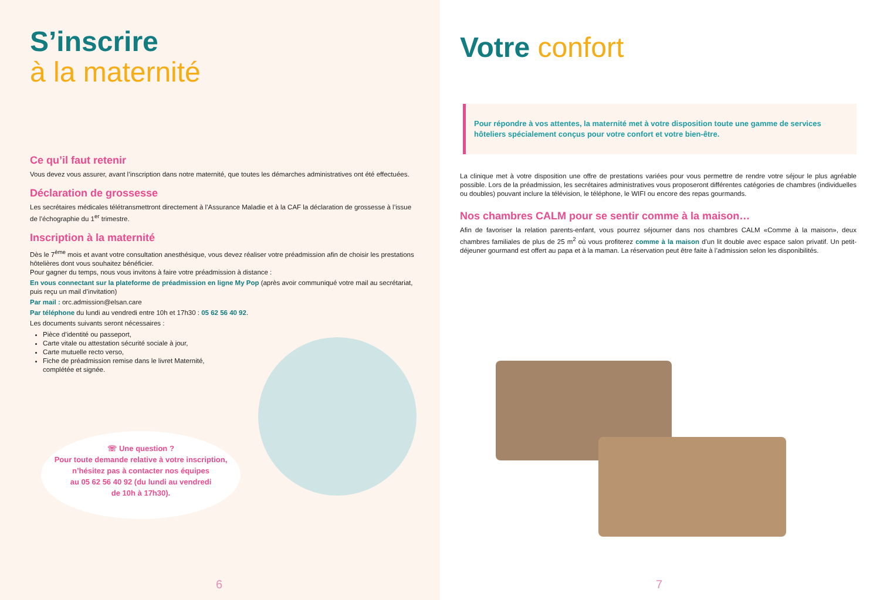S’inscrire
à la maternité
Ce qu’il faut retenir
Vous devez vous assurer, avant l’inscription dans notre maternité, que toutes les démarches administratives ont été effectuées.
Déclaration de grossesse
Les secrétaires médicales télétransmettront directement à l’Assurance Maladie et à la CAF la déclaration de grossesse à l’issue de l’échographie du 1<sup>er</sup> trimestre.
Inscription à la maternité
Dès le 7<sup>ème</sup> mois et avant votre consultation anesthésique, vous devez réaliser votre préadmission afin de choisir les prestations hôtelières dont vous souhaitez bénéficier.
Pour gagner du temps, nous vous invitons à faire votre préadmission à distance :
En vous connectant sur la plateforme de préadmission en ligne My Pop (après avoir communiqué votre mail au secrétariat, puis reçu un mail d’invitation)
Par mail : orc.admission@elsan.care
Par téléphone du lundi au vendredi entre 10h et 17h30 : 05 62 56 40 92.
Les documents suivants seront nécessaires :
Pièce d’identité ou passeport,
Carte vitale ou attestation sécurité sociale à jour,
Carte mutuelle recto verso,
Fiche de préadmission remise dans le livret Maternité,
complétée et signée.
☏ Une question ?
Pour toute demande relative à votre inscription,
n’hésitez pas à contacter nos équipes
au 05 62 56 40 92 (du lundi au vendredi
de 10h à 17h30).
6
Votre confort
Pour répondre à vos attentes, la maternité met à votre disposition toute une gamme de services hôteliers spécialement conçus pour votre confort et votre bien-être.
La clinique met à votre disposition une offre de prestations variées pour vous permettre de rendre votre séjour le plus agréable possible. Lors de la préadmission, les secrétaires administratives vous proposeront différentes catégories de chambres (individuelles ou doubles) pouvant inclure la télévision, le téléphone, le WIFI ou encore des repas gourmands.
Nos chambres CALM pour se sentir comme à la maison…
Afin de favoriser la relation parents-enfant, vous pourrez séjourner dans nos chambres CALM «Comme à la maison», deux chambres familiales de plus de 25 m<sup>2</sup> où vous profiterez comme à la maison d’un lit double avec espace salon privatif. Un petit-déjeuner gourmand est offert au papa et à la maman. La réservation peut être faite à l’admission selon les disponibilités.
7